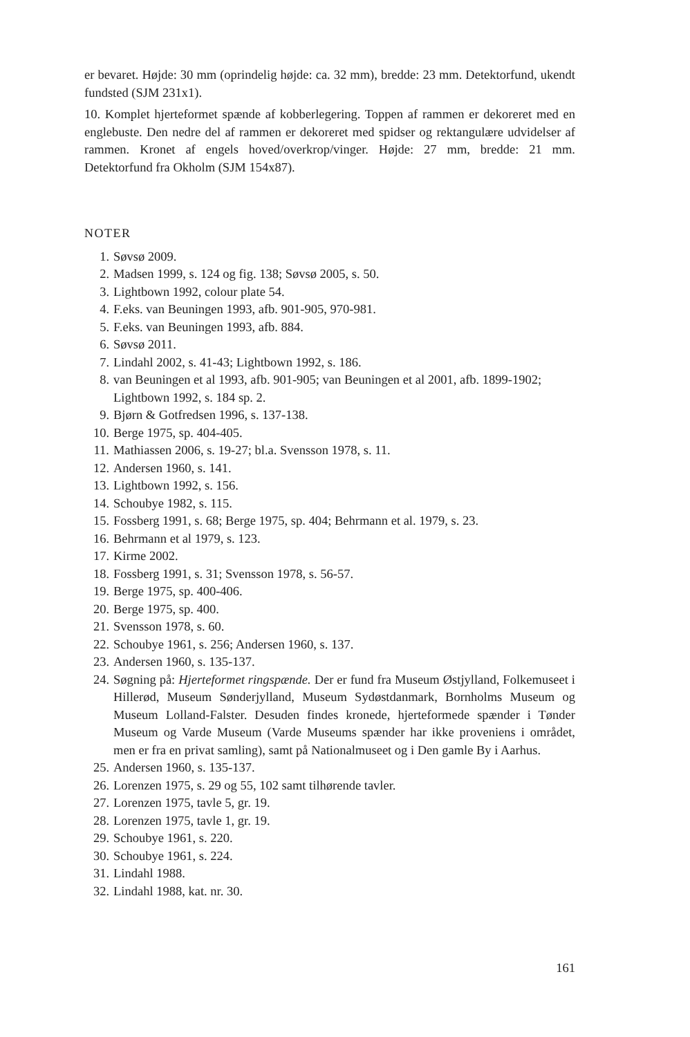er bevaret. Højde: 30 mm (oprindelig højde: ca. 32 mm), bredde: 23 mm. Detektorfund, ukendt fundsted (SJM 231x1).
10. Komplet hjerteformet spænde af kobberlegering. Toppen af rammen er dekoreret med en englebuste. Den nedre del af rammen er dekoreret med spidser og rektangulære udvidelser af rammen. Kronet af engels hoved/overkrop/vinger. Højde: 27 mm, bredde: 21 mm. Detektorfund fra Okholm (SJM 154x87).
NOTER
1. Søvsø 2009.
2. Madsen 1999, s. 124 og fig. 138; Søvsø 2005, s. 50.
3. Lightbown 1992, colour plate 54.
4. F.eks. van Beuningen 1993, afb. 901-905, 970-981.
5. F.eks. van Beuningen 1993, afb. 884.
6. Søvsø 2011.
7. Lindahl 2002, s. 41-43; Lightbown 1992, s. 186.
8. van Beuningen et al 1993, afb. 901-905; van Beuningen et al 2001, afb. 1899-1902; Lightbown 1992, s. 184 sp. 2.
9. Bjørn & Gotfredsen 1996, s. 137-138.
10. Berge 1975, sp. 404-405.
11. Mathiassen 2006, s. 19-27; bl.a. Svensson 1978, s. 11.
12. Andersen 1960, s. 141.
13. Lightbown 1992, s. 156.
14. Schoubye 1982, s. 115.
15. Fossberg 1991, s. 68; Berge 1975, sp. 404; Behrmann et al. 1979, s. 23.
16. Behrmann et al 1979, s. 123.
17. Kirme 2002.
18. Fossberg 1991, s. 31; Svensson 1978, s. 56-57.
19. Berge 1975, sp. 400-406.
20. Berge 1975, sp. 400.
21. Svensson 1978, s. 60.
22. Schoubye 1961, s. 256; Andersen 1960, s. 137.
23. Andersen 1960, s. 135-137.
24. Søgning på: Hjerteformet ringspænde. Der er fund fra Museum Østjylland, Folkemuseet i Hillerød, Museum Sønderjylland, Museum Sydøstdanmark, Bornholms Museum og Museum Lolland-Falster. Desuden findes kronede, hjerteformede spænder i Tønder Museum og Varde Museum (Varde Museums spænder har ikke proveniens i området, men er fra en privat samling), samt på Nationalmuseet og i Den gamle By i Aarhus.
25. Andersen 1960, s. 135-137.
26. Lorenzen 1975, s. 29 og 55, 102 samt tilhørende tavler.
27. Lorenzen 1975, tavle 5, gr. 19.
28. Lorenzen 1975, tavle 1, gr. 19.
29. Schoubye 1961, s. 220.
30. Schoubye 1961, s. 224.
31. Lindahl 1988.
32. Lindahl 1988, kat. nr. 30.
161